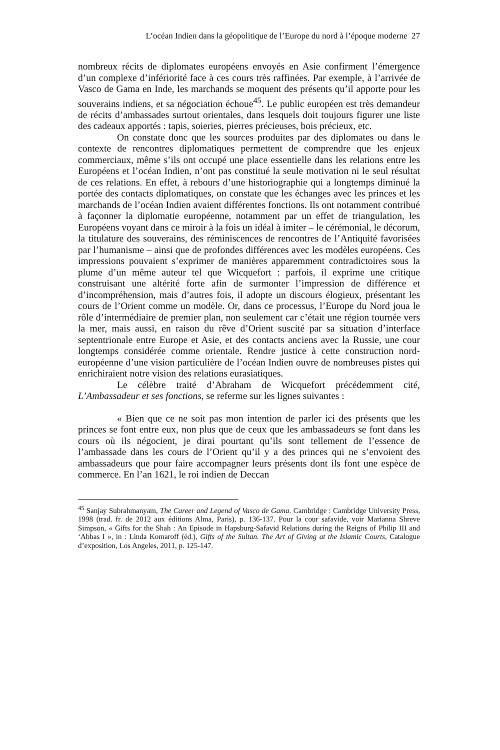L’océan Indien dans la géopolitique de l’Europe du nord à l’époque moderne 27
nombreux récits de diplomates européens envoyés en Asie confirment l’émergence d’un complexe d’infériorité face à ces cours très raffinées. Par exemple, à l’arrivée de Vasco de Gama en Inde, les marchands se moquent des présents qu’il apporte pour les souverains indiens, et sa négociation échoue<sup>45</sup>. Le public européen est très demandeur de récits d’ambassades surtout orientales, dans lesquels doit toujours figurer une liste des cadeaux apportés : tapis, soieries, pierres précieuses, bois précieux, etc.
On constate donc que les sources produites par des diplomates ou dans le contexte de rencontres diplomatiques permettent de comprendre que les enjeux commerciaux, même s’ils ont occupé une place essentielle dans les relations entre les Européens et l’océan Indien, n’ont pas constitué la seule motivation ni le seul résultat de ces relations. En effet, à rebours d’une historiographie qui a longtemps diminué la portée des contacts diplomatiques, on constate que les échanges avec les princes et les marchands de l’océan Indien avaient différentes fonctions. Ils ont notamment contribué à façonner la diplomatie européenne, notamment par un effet de triangulation, les Européens voyant dans ce miroir à la fois un idéal à imiter – le cérémonial, le décorum, la titulature des souverains, des réminiscences de rencontres de l’Antiquité favorisées par l’humanisme – ainsi que de profondes différences avec les modèles européens. Ces impressions pouvaient s’exprimer de manières apparemment contradictoires sous la plume d’un même auteur tel que Wicquefort : parfois, il exprime une critique construisant une altérité forte afin de surmonter l’impression de différence et d’incompréhension, mais d’autres fois, il adopte un discours élogieux, présentant les cours de l’Orient comme un modèle. Or, dans ce processus, l’Europe du Nord joua le rôle d’intermédiaire de premier plan, non seulement car c’était une région tournée vers la mer, mais aussi, en raison du rêve d’Orient suscité par sa situation d’interface septentrionale entre Europe et Asie, et des contacts anciens avec la Russie, une cour longtemps considérée comme orientale. Rendre justice à cette construction nord-européenne d’une vision particulière de l’océan Indien ouvre de nombreuses pistes qui enrichiraient notre vision des relations eurasiatiques.
Le célèbre traité d’Abraham de Wicquefort précédemment cité, L’Ambassadeur et ses fonctions, se referme sur les lignes suivantes :
« Bien que ce ne soit pas mon intention de parler ici des présents que les princes se font entre eux, non plus que de ceux que les ambassadeurs se font dans les cours où ils négocient, je dirai pourtant qu’ils sont tellement de l’essence de l’ambassade dans les cours de l’Orient qu’il y a des princes qui ne s’envoient des ambassadeurs que pour faire accompagner leurs présents dont ils font une espèce de commerce. En l’an 1621, le roi indien de Deccan
<sup>45</sup> Sanjay Subrahmanyam, The Career and Legend of Vasco de Gama. Cambridge : Cambridge University Press, 1998 (trad. fr. de 2012 aux éditions Alma, Paris), p. 136-137. Pour la cour safavide, voir Marianna Shreve Simpson, « Gifts for the Shah : An Episode in Hapsburg-Safavid Relations during the Reigns of Philip III and ‘Abbas I », in : Linda Komaroff (éd.), Gifts of the Sultan. The Art of Giving at the Islamic Courts, Catalogue d’exposition, Los Angeles, 2011, p. 125-147.